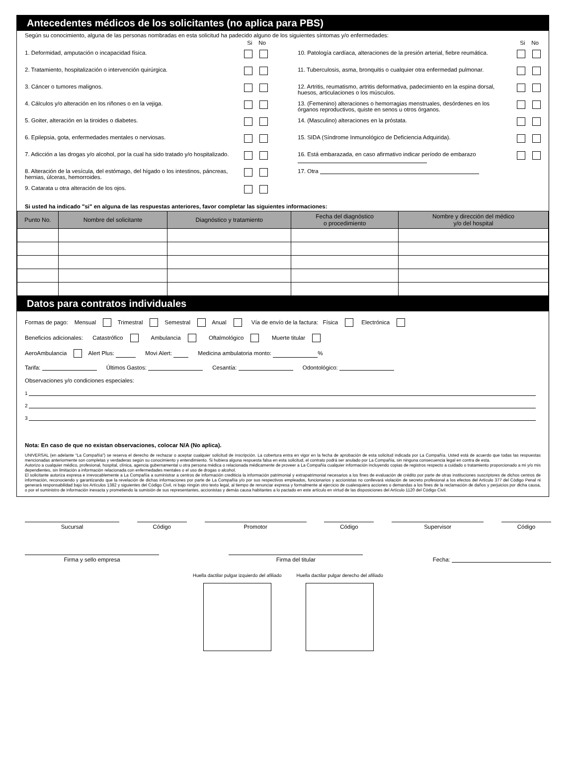Antecedentes médicos de los solicitantes (no aplica para PBS)
Según su conocimiento, alguna de las personas nombradas en esta solicitud ha padecido alguno de los siguientes síntomas y/o enfermedades:
Si No
1. Deformidad, amputación o incapacidad física.
2. Tratamiento, hospitalización o intervención quirúrgica.
3. Cáncer o tumores malignos.
4. Cálculos y/o alteración en los riñones o en la vejiga.
5. Goiter, alteración en la tiroides o diabetes.
6. Epilepsia, gota, enfermedades mentales o nerviosas.
7. Adicción a las drogas y/o alcohol, por la cual ha sido tratado y/o hospitalizado.
8. Alteración de la vesícula, del estómago, del hígado o los intestinos, páncreas, hernias, úlceras, hemorroides.
9. Catarata u otra alteración de los ojos.
Si No
10. Patología cardíaca, alteraciones de la presión arterial, fiebre reumática.
11. Tuberculosis, asma, bronquitis o cualquier otra enfermedad pulmonar.
12. Artritis, reumatismo, artritis deformativa, padecimiento en la espina dorsal, huesos, articulaciones o los músculos.
13. (Femenino) alteraciones o hemorragias menstruales, desórdenes en los órganos reproductivos, quiste en senos u otros órganos.
14. (Masculino) alteraciones en la próstata.
15. SIDA (Síndrome Inmunológico de Deficiencia Adquirida).
16. Está embarazada, en caso afirmativo indicar período de embarazo
17. Otra
Si usted ha indicado "si" en alguna de las respuestas anteriores, favor completar las siguientes informaciones:
| Punto No. | Nombre del solicitante | Diagnóstico y tratamiento | Fecha del diagnóstico o procedimiento | Nombre y dirección del médico y/o del hospital |
| --- | --- | --- | --- | --- |
Datos para contratos individuales
Formas de pago: Mensual Trimestral Semestral Anual Vía de envío de la factura: Física Electrónica
Beneficios adicionales: Catastrófico Ambulancia Oftalmológico Muerte titular
AeroAmbulancia Alert Plus: Movi Alert: Medicina ambulatoria monto: %
Tarifa: Últimos Gastos: Cesantía: Odontológico:
Observaciones y/o condiciones especiales:
1
2
3
Nota: En caso de que no existan observaciones, colocar N/A (No aplica).
UNIVERSAL (en adelante “La Compañía") se reserva el derecho de rechazar o aceptar cualquier solicitud de inscripción. La cobertura entra en vigor en la fecha de aprobación de esta solicitud indicada por La Compañía. Usted está de acuerdo que todas las respuestas mencionadas anteriormente son completas y verdaderas según su conocimiento y entendimiento. Si hubiera alguna respuesta falsa en esta solicitud, el contrato podrá ser anulado por La Compañía, sin ninguna consecuencia legal en contra de esta.
Autorizo a cualquier médico, profesional, hospital, clínica, agencia gubernamental u otra persona médica o relacionada médicamente de proveer a La Compañía cualquier información incluyendo copias de registros respecto a cuidado o tratamiento proporcionado a mi y/o mis dependientes, sin limitación a información relacionada con enfermedades mentales o el uso de drogas o alcohol.
El solicitante autoriza expresa e irrevocablemente a La Compañía a suministrar a centros de información crediticia la información patrimonial y extrapatrimonial necesarios a los fines de evaluación de crédito por parte de otras instituciones suscriptores de dichos centros de información, reconociendo y garantizando que la revelación de dichas informaciones por parte de La Compañía y/o por sus respectivos empleados, funcionarios y accionistas no conllevará violación de secreto profesional a los efectos del Artículo 377 del Código Penal ni generará responsabilidad bajo los Artículos 1382 y siguientes del Código Civil, ni bajo ningún otro texto legal, al tiempo de renunciar expresa y formalmente al ejercicio de cualesquiera acciones o demandas a los fines de la reclamación de daños y perjuicios por dicha causa, o por el suministro de información inexacta y prometiendo la sumisión de sus representantes, accionistas y demás causa habitantes a lo pactado en este artículo en virtud de las disposiciones del Artículo 1120 del Código Civil.
Sucursal Código Promotor Código Supervisor Código
Firma y sello empresa
Firma del titular
Fecha:
Huella dactilar pulgar izquierdo del afiliado
Huella dactilar pulgar derecho del afiliado